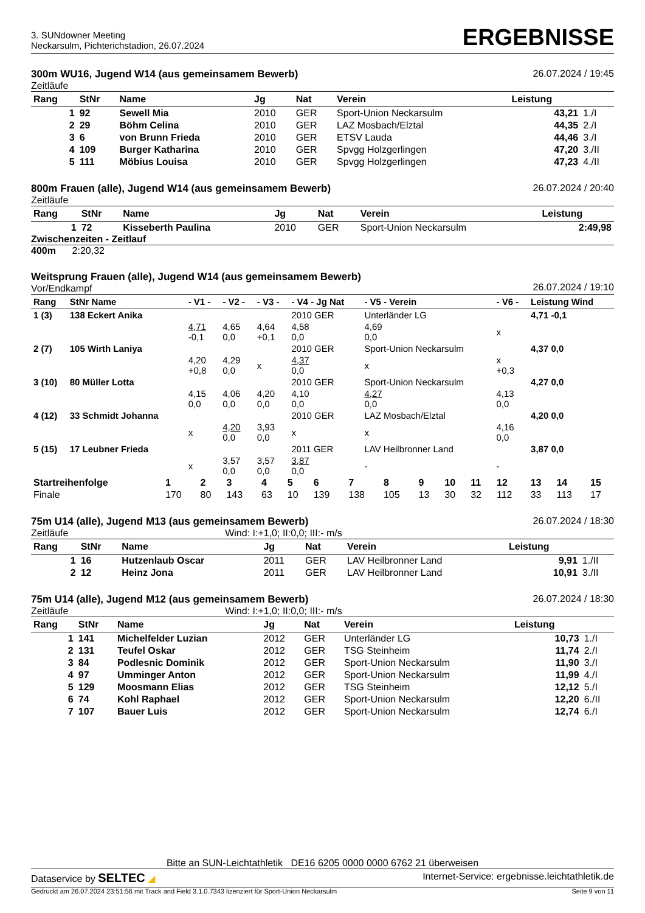3. SUNdowner Meeting
Neckarsulm, Pichterichstadion, 26.07.2024
ERGEBNISSE
300m WU16, Jugend W14 (aus gemeinsamem Bewerb)
Zeitläufe
26.07.2024 / 19:45
| Rang | StNr | Name | Jg | Nat | Verein | Leistung | |
| --- | --- | --- | --- | --- | --- | --- | --- |
| 1 | 92 | Sewell Mia | 2010 | GER | Sport-Union Neckarsulm | 43,21 | 1./I |
| 2 | 29 | Böhm Celina | 2010 | GER | LAZ Mosbach/Elztal | 44,35 | 2./I |
| 3 | 6 | von Brunn Frieda | 2010 | GER | ETSV Lauda | 44,46 | 3./I |
| 4 | 109 | Burger Katharina | 2010 | GER | Spvgg Holzgerlingen | 47,20 | 3./II |
| 5 | 111 | Möbius Louisa | 2010 | GER | Spvgg Holzgerlingen | 47,23 | 4./II |
800m Frauen (alle), Jugend W14 (aus gemeinsamem Bewerb)
Zeitläufe
26.07.2024 / 20:40
| Rang | StNr | Name | Jg | Nat | Verein | Leistung |
| --- | --- | --- | --- | --- | --- | --- |
| 1 | 72 | Kisseberth Paulina | 2010 | GER | Sport-Union Neckarsulm | 2:49,98 |
Zwischenzeiten - Zeitlauf
400m 2:20,32
Weitsprung Frauen (alle), Jugend W14 (aus gemeinsamem Bewerb)
Vor/Endkampf
26.07.2024 / 19:10
| Rang | StNr Name | - V1 - | - V2 - | - V3 - | - V4 - Jg Nat | - V5 - Verein | - V6 - | Leistung Wind |
| --- | --- | --- | --- | --- | --- | --- | --- | --- |
| 1 (3) | 138 Eckert Anika | | | | 2010 GER | Unterländer LG | | 4,71 -0,1 |
| | | 4,71 -0,1 | 4,65 0,0 | 4,64 +0,1 | 4,58 0,0 | 4,69 0,0 | x | |
| 2 (7) | 105 Wirth Laniya | | | | 2010 GER | Sport-Union Neckarsulm | | 4,37 0,0 |
| | | 4,20 +0,8 | 4,29 0,0 | x | 4,37 0,0 | x | x +0,3 | |
| 3 (10) | 80 Müller Lotta | | | | 2010 GER | Sport-Union Neckarsulm | | 4,27 0,0 |
| | | 4,15 0,0 | 4,06 0,0 | 4,20 0,0 | 4,10 0,0 | 4,27 0,0 | 4,13 0,0 | |
| 4 (12) | 33 Schmidt Johanna | | | | 2010 GER | LAZ Mosbach/Elztal | | 4,20 0,0 |
| | | x | 4,20 0,0 | 3,93 0,0 | x | x | 4,16 0,0 | |
| 5 (15) | 17 Leubner Frieda | | | | 2011 GER | LAV Heilbronner Land | | 3,87 0,0 |
| | | x | 3,57 0,0 | 3,57 0,0 | 3,87 0,0 | - | - | |
| Startreihenfolge | 1 | 2 | 3 | 4 | 5 | 6 | 7 | 8 | 9 | 10 | 11 | 12 | 13 | 14 | 15 |
| Finale | 170 | 80 | 143 | 63 | 10 | 139 | 138 | 105 | 13 | 30 | 32 | 112 | 33 | 113 | 17 |
75m U14 (alle), Jugend M13 (aus gemeinsamem Bewerb)
Zeitläufe Wind: I:+1,0; II:0,0; III:- m/s
26.07.2024 / 18:30
| Rang | StNr | Name | Jg | Nat | Verein | Leistung | |
| --- | --- | --- | --- | --- | --- | --- | --- |
| 1 | 16 | Hutzenlaub Oscar | 2011 | GER | LAV Heilbronner Land | 9,91 | 1./II |
| 2 | 12 | Heinz Jona | 2011 | GER | LAV Heilbronner Land | 10,91 | 3./II |
75m U14 (alle), Jugend M12 (aus gemeinsamem Bewerb)
Zeitläufe Wind: I:+1,0; II:0,0; III:- m/s
26.07.2024 / 18:30
| Rang | StNr | Name | Jg | Nat | Verein | Leistung | |
| --- | --- | --- | --- | --- | --- | --- | --- |
| 1 | 141 | Michelfelder Luzian | 2012 | GER | Unterländer LG | 10,73 | 1./I |
| 2 | 131 | Teufel Oskar | 2012 | GER | TSG Steinheim | 11,74 | 2./I |
| 3 | 84 | Podlesnic Dominik | 2012 | GER | Sport-Union Neckarsulm | 11,90 | 3./I |
| 4 | 97 | Umminger Anton | 2012 | GER | Sport-Union Neckarsulm | 11,99 | 4./I |
| 5 | 129 | Moosmann Elias | 2012 | GER | TSG Steinheim | 12,12 | 5./I |
| 6 | 74 | Kohl Raphael | 2012 | GER | Sport-Union Neckarsulm | 12,20 | 6./II |
| 7 | 107 | Bauer Luis | 2012 | GER | Sport-Union Neckarsulm | 12,74 | 6./I |
Bitte an SUN-Leichtathletik DE16 6205 0000 0000 6762 21 überweisen
Dataservice by SELTEC ◢ Internet-Service: ergebnisse.leichtathletik.de
Gedruckt am 26.07.2024 23:51:56 mit Track and Field 3.1.0.7343 lizenziert für Sport-Union Neckarsulm
Seite 9 von 11